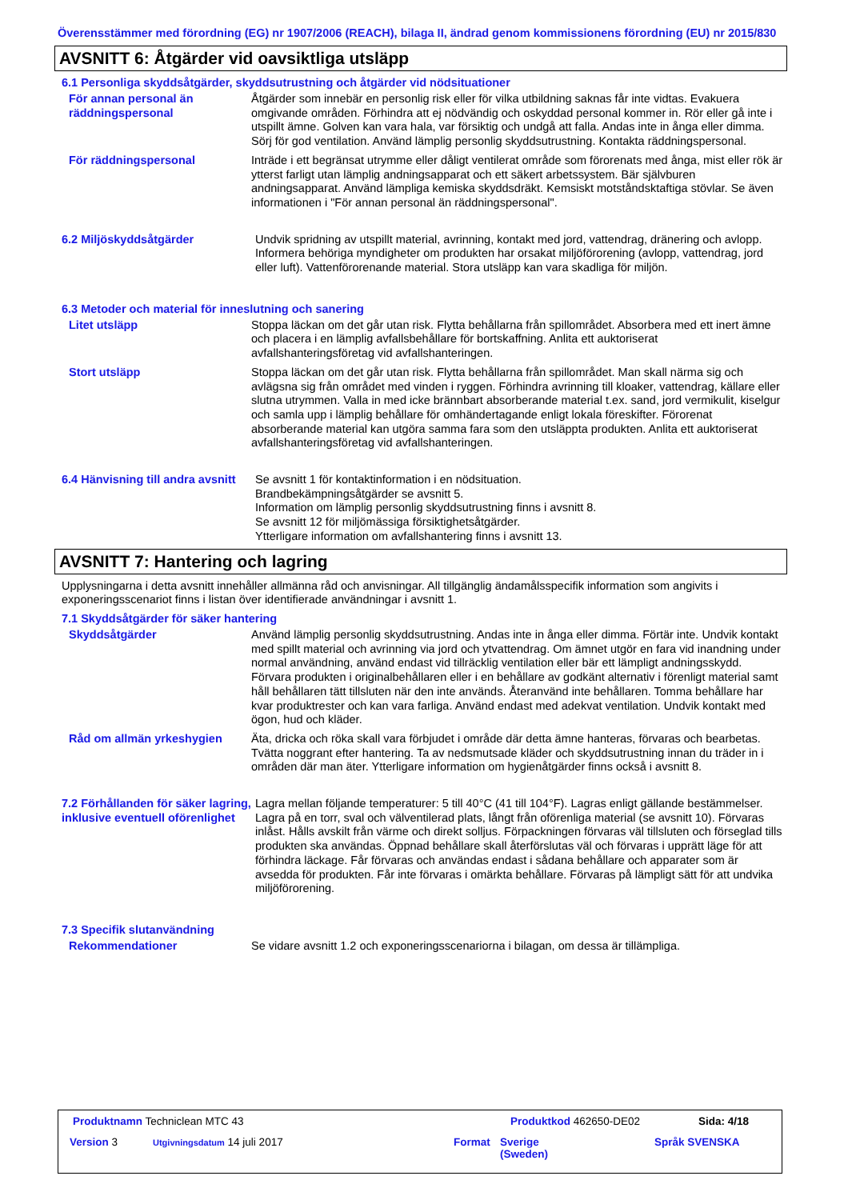Överensstämmer med förordning (EG) nr 1907/2006 (REACH), bilaga II, ändrad genom kommissionens förordning (EU) nr 2015/830
AVSNITT 6: Åtgärder vid oavsiktliga utsläpp
6.1 Personliga skyddsåtgärder, skyddsutrustning och åtgärder vid nödsituationer
För annan personal än räddningspersonal
Åtgärder som innebär en personlig risk eller för vilka utbildning saknas får inte vidtas. Evakuera omgivande områden. Förhindra att ej nödvändig och oskyddad personal kommer in. Rör eller gå inte i utspillt ämne. Golven kan vara hala, var försiktig och undgå att falla. Andas inte in ånga eller dimma. Sörj för god ventilation. Använd lämplig personlig skyddsutrustning. Kontakta räddningspersonal.
För räddningspersonal Inträde i ett begränsat utrymme eller dåligt ventilerat område som förorenats med ånga, mist eller rök är ytterst farligt utan lämplig andningsapparat och ett säkert arbetssystem. Bär självburen andningsapparat. Använd lämpliga kemiska skyddsdräkt. Kemsiskt motståndsktaftiga stövlar. Se även informationen i "För annan personal än räddningspersonal".
6.2 Miljöskyddsåtgärder Undvik spridning av utspillt material, avrinning, kontakt med jord, vattendrag, dränering och avlopp. Informera behöriga myndigheter om produkten har orsakat miljöförorening (avlopp, vattendrag, jord eller luft). Vattenförorenande material. Stora utsläpp kan vara skadliga för miljön.
6.3 Metoder och material för inneslutning och sanering
Litet utsläpp Stoppa läckan om det går utan risk. Flytta behållarna från spillområdet. Absorbera med ett inert ämne och placera i en lämplig avfallsbehållare för bortskaffning. Anlita ett auktoriserat avfallshanteringsföretag vid avfallshanteringen.
Stort utsläpp Stoppa läckan om det går utan risk. Flytta behållarna från spillområdet. Man skall närma sig och avlägsna sig från området med vinden i ryggen. Förhindra avrinning till kloaker, vattendrag, källare eller slutna utrymmen. Valla in med icke brännbart absorberande material t.ex. sand, jord vermikulit, kiselgur och samla upp i lämplig behållare för omhändertagande enligt lokala föreskifter. Förorenat absorberande material kan utgöra samma fara som den utsläppta produkten. Anlita ett auktoriserat avfallshanteringsföretag vid avfallshanteringen.
6.4 Hänvisning till andra avsnitt
Se avsnitt 1 för kontaktinformation i en nödsituation.
Brandbekämpningsåtgärder se avsnitt 5.
Information om lämplig personlig skyddsutrustning finns i avsnitt 8.
Se avsnitt 12 för miljömässiga försiktighetsåtgärder.
Ytterligare information om avfallshantering finns i avsnitt 13.
AVSNITT 7: Hantering och lagring
Upplysningarna i detta avsnitt innehåller allmänna råd och anvisningar. All tillgänglig ändamålsspecifik information som angivits i exponeringsscenariot finns i listan över identifierade användningar i avsnitt 1.
7.1 Skyddsåtgärder för säker hantering
Skyddsåtgärder Använd lämplig personlig skyddsutrustning. Andas inte in ånga eller dimma. Förtär inte. Undvik kontakt med spillt material och avrinning via jord och ytvattendrag. Om ämnet utgör en fara vid inandning under normal användning, använd endast vid tillräcklig ventilation eller bär ett lämpligt andningsskydd. Förvara produkten i originalbehållaren eller i en behållare av godkänt alternativ i förenligt material samt håll behållaren tätt tillsluten när den inte används. Återanvänd inte behållaren. Tomma behållare har kvar produktrester och kan vara farliga. Använd endast med adekvat ventilation. Undvik kontakt med ögon, hud och kläder.
Råd om allmän yrkeshygien Äta, dricka och röka skall vara förbjudet i område där detta ämne hanteras, förvaras och bearbetas. Tvätta noggrant efter hantering. Ta av nedsmutsade kläder och skyddsutrustning innan du träder in i områden där man äter. Ytterligare information om hygienåtgärder finns också i avsnitt 8.
7.2 Förhållanden för säker lagring, inklusive eventuell oförenlighet
Lagra mellan följande temperaturer: 5 till 40°C (41 till 104°F). Lagras enligt gällande bestämmelser. Lagra på en torr, sval och välventilerad plats, långt från oförenliga material (se avsnitt 10). Förvaras inlåst. Hålls avskilt från värme och direkt solljus. Förpackningen förvaras väl tillsluten och förseglad tills produkten ska användas. Öppnad behållare skall återförslutas väl och förvaras i upprätt läge för att förhindra läckage. Får förvaras och användas endast i sådana behållare och apparater som är avsedda för produkten. Får inte förvaras i omärkta behållare. Förvaras på lämpligt sätt för att undvika miljöförorening.
7.3 Specifik slutanvändning
Rekommendationer Se vidare avsnitt 1.2 och exponeringsscenariorna i bilagan, om dessa är tillämpliga.
Produktnamn Techniclean MTC 43 Produktkod 462650-DE02 Sida: 4/18
Version 3 Utgivningsdatum 14 juli 2017 Format
Sverige
(Sweden)
Språk SVENSKA